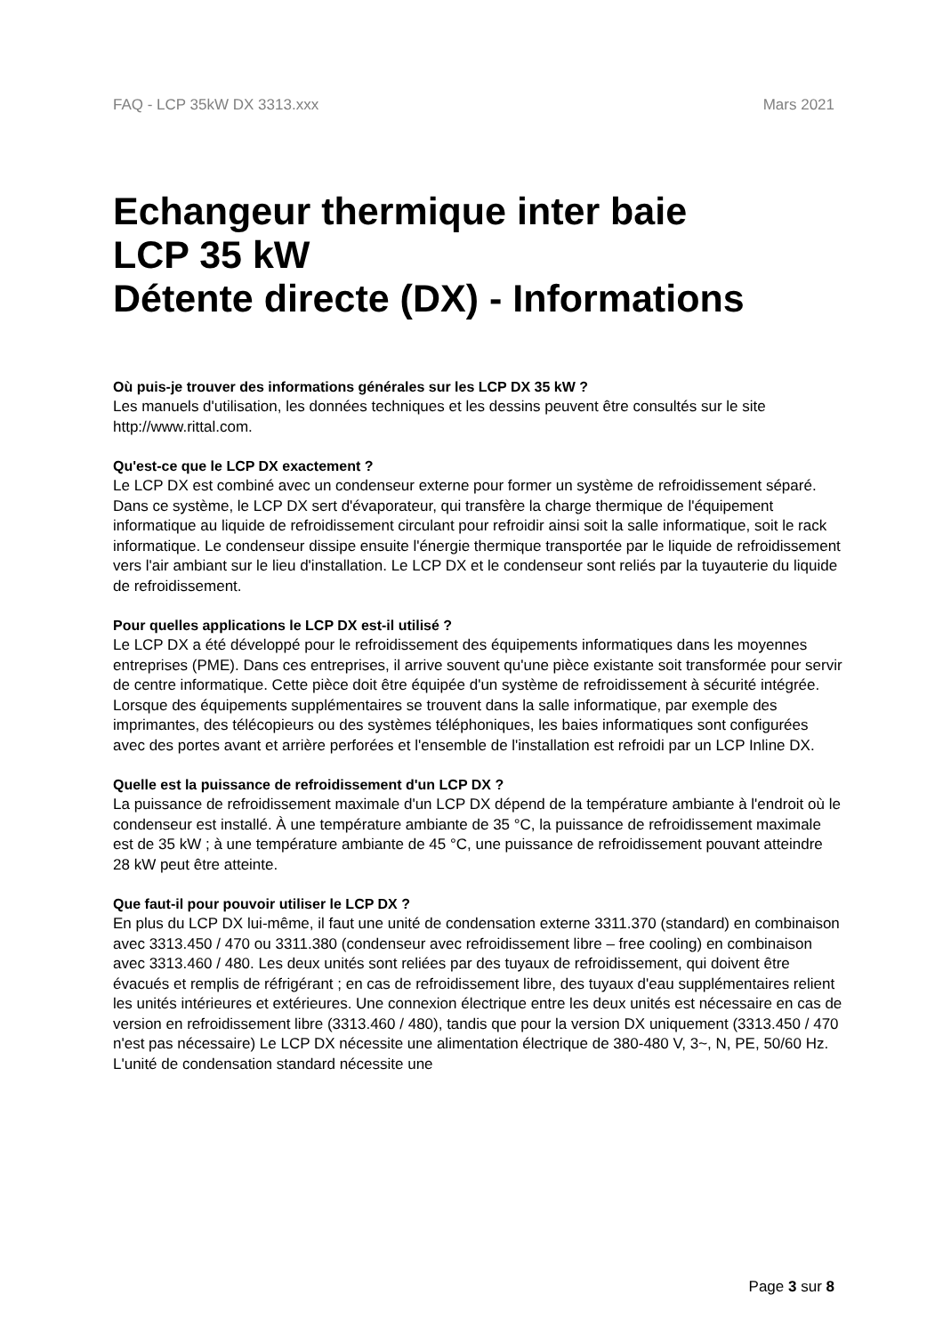FAQ - LCP 35kW DX 3313.xxx Mars 2021
Echangeur thermique inter baie
LCP 35 kW
Détente directe (DX) - Informations
Où puis-je trouver des informations générales sur les LCP DX 35 kW ?
Les manuels d'utilisation, les données techniques et les dessins peuvent être consultés sur le site http://www.rittal.com.
Qu'est-ce que le LCP DX exactement ?
Le LCP DX est combiné avec un condenseur externe pour former un système de refroidissement séparé. Dans ce système, le LCP DX sert d'évaporateur, qui transfère la charge thermique de l'équipement informatique au liquide de refroidissement circulant pour refroidir ainsi soit la salle informatique, soit le rack informatique. Le condenseur dissipe ensuite l'énergie thermique transportée par le liquide de refroidissement vers l'air ambiant sur le lieu d'installation. Le LCP DX et le condenseur sont reliés par la tuyauterie du liquide de refroidissement.
Pour quelles applications le LCP DX est-il utilisé ?
Le LCP DX a été développé pour le refroidissement des équipements informatiques dans les moyennes entreprises (PME). Dans ces entreprises, il arrive souvent qu'une pièce existante soit transformée pour servir de centre informatique. Cette pièce doit être équipée d'un système de refroidissement à sécurité intégrée. Lorsque des équipements supplémentaires se trouvent dans la salle informatique, par exemple des imprimantes, des télécopieurs ou des systèmes téléphoniques, les baies informatiques sont configurées avec des portes avant et arrière perforées et l'ensemble de l'installation est refroidi par un LCP Inline DX.
Quelle est la puissance de refroidissement d'un LCP DX ?
La puissance de refroidissement maximale d'un LCP DX dépend de la température ambiante à l'endroit où le condenseur est installé. À une température ambiante de 35 °C, la puissance de refroidissement maximale est de 35 kW ; à une température ambiante de 45 °C, une puissance de refroidissement pouvant atteindre 28 kW peut être atteinte.
Que faut-il pour pouvoir utiliser le LCP DX ?
En plus du LCP DX lui-même, il faut une unité de condensation externe 3311.370 (standard) en combinaison avec 3313.450 / 470 ou 3311.380 (condenseur avec refroidissement libre – free cooling) en combinaison avec 3313.460 / 480. Les deux unités sont reliées par des tuyaux de refroidissement, qui doivent être évacués et remplis de réfrigérant ; en cas de refroidissement libre, des tuyaux d'eau supplémentaires relient les unités intérieures et extérieures. Une connexion électrique entre les deux unités est nécessaire en cas de version en refroidissement libre (3313.460 / 480), tandis que pour la version DX uniquement (3313.450 / 470 n'est pas nécessaire) Le LCP DX nécessite une alimentation électrique de 380-480 V, 3~, N, PE, 50/60 Hz. L'unité de condensation standard nécessite une
Page 3 sur 8